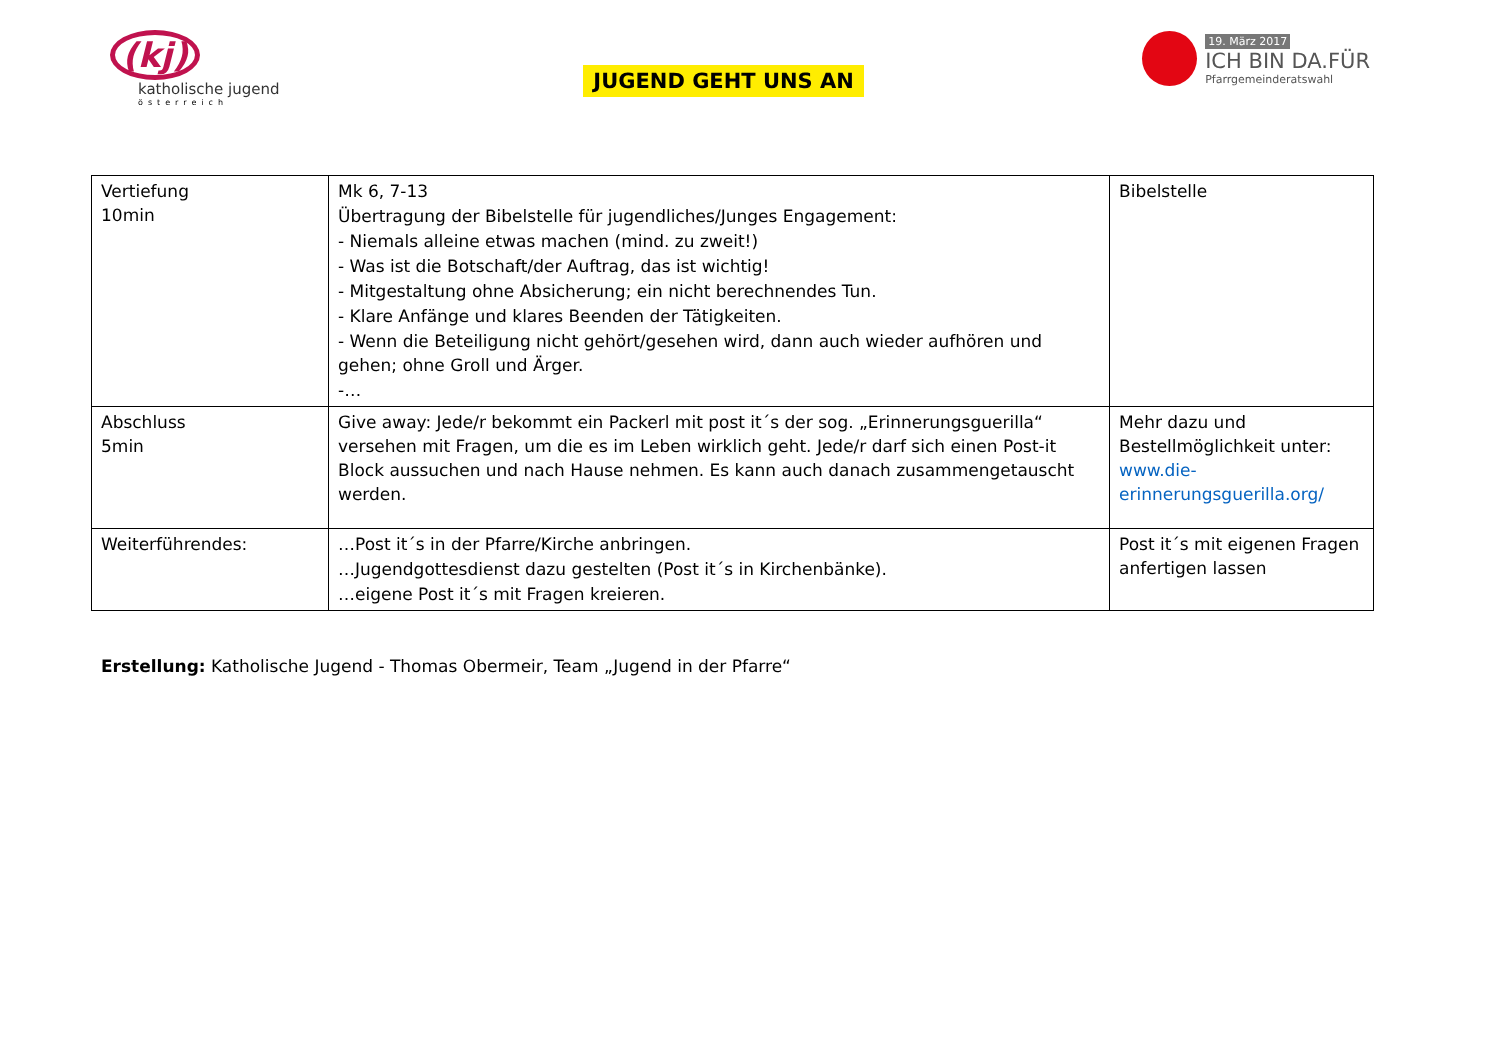(kj)
katholische jugend
österreich
JUGEND GEHT UNS AN
19. März 2017
ICH BIN DA.FÜR
Pfarrgemeinderatswahl
| Vertiefung 10min | Mk 6, 7-13 Übertragung der Bibelstelle für jugendliches/Junges Engagement: - Niemals alleine etwas machen (mind. zu zweit!) - Was ist die Botschaft/der Auftrag, das ist wichtig! - Mitgestaltung ohne Absicherung; ein nicht berechnendes Tun. - Klare Anfänge und klares Beenden der Tätigkeiten. - Wenn die Beteiligung nicht gehört/gesehen wird, dann auch wieder aufhören und gehen; ohne Groll und Ärger. -… | Bibelstelle |
| Abschluss 5min | Give away: Jede/r bekommt ein Packerl mit post it´s der sog. „Erinnerungsguerilla“ versehen mit Fragen, um die es im Leben wirklich geht. Jede/r darf sich einen Post-it Block aussuchen und nach Hause nehmen. Es kann auch danach zusammengetauscht werden. | Mehr dazu und Bestellmöglichkeit unter: www.die-erinnerungsguerilla.org/ |
| Weiterführendes: | …Post it´s in der Pfarre/Kirche anbringen. …Jugendgottesdienst dazu gestelten (Post it´s in Kirchenbänke). …eigene Post it´s mit Fragen kreieren. | Post it´s mit eigenen Fragen anfertigen lassen |
Erstellung: Katholische Jugend - Thomas Obermeir, Team „Jugend in der Pfarre“